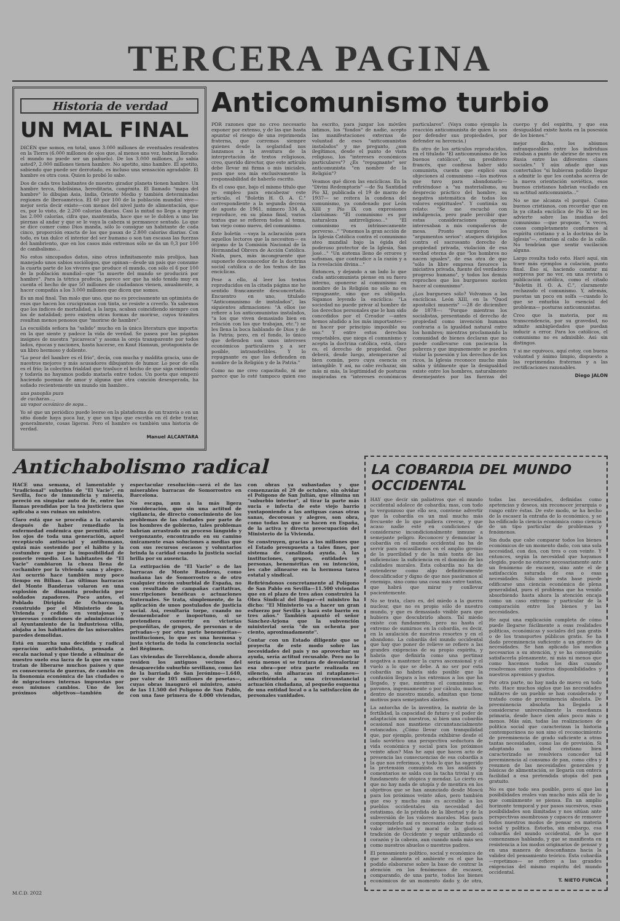TERCERA PAGINA
Historia de verdad
UN MAL FINAL
DICEN que somos, en total, unos 3.000 millones de eventuales residentes en la Tierra (6.000 millones de ojos que, al menos una vez, habrán llorado: el mundo no puede ser un pañuelo). De los 3.000 millones, ¿lo sabía usted?, 2.000 millones tienen hambre. No apetito, sino hambre. El apetito, sabiendo que puede ser derrotado, es incluso una sensación agradable. El hambre es otra cosa. Quien lo probó lo sabe.
Dos de cada tres habitantes de nuestro girador planeta tienen hambre. Un hambre terca, fidelísima, hereditaria, congénita. El llamado "mapa del hambre" lo dibujan Asia, India, Oriente Medio y también determinadas regiones de Iberoamérica. El 60 por 100 de la población mundial vive—mejor sería decir existe—con menos del nivel justo de alimentación, que es, por lo visto, de 2.200 calorías diarias. Casi la mitad no llega a ingerir las 2.000 calorías, cifra que, mantenida, hace que se le doblen a uno las piernas al andar y que se le vaya la cabeza si permanece sentado. Lo que se dice comer como Dios manda, sólo lo consigue un habitante de cada cinco, proporción exacta de los que pasan de 2.800 calorías diarias. Con todo, es tan dulce el interior del ser humano o son tan escasas las fuerzas del hambriento, que en los casos más extremos sólo se da un 0,3 por 100 de canibalismo...
No estos sincopados datos, sino otros infinitamente más prolijos, han manejado unos sabios sociólogos, que opinan—desde un país que consume la cuarta parte de los víveres que produce el mundo, con sólo el 6 por 100 de la población mundial—que "la muerte del mundo se producirá por hambre". Para la tétrica profecía, parece ser que ha sido tenido muy en cuenta el hecho de que 50 millones de ciudadanos vienen, anualmente, a hacer compañía a los 3.000 millones que dicen que somos.
Es un mal final. Tan malo que uno, que no es precisamente un optimista de esos que hacen los crucigramas con tinta, se resiste a creerlo. Ya sabemos que los índices de mortalidad, a la larga, acaban coincidiendo siempre con los de natalidad; pero existen otras formas de morirse, cuyos trámites resultan menos penosos que "morirse de hambre".
La escuálida señora ha "salido" mucho en la única literatura que importa: en la que siente y padece la vida de verdad. Se pasea por las páginas insignes de nuestra "picaresca" y asoma la oreja transparente por todos lados, épocas y naciones, hasta hacerse, en Knut Hamsun, protagonista de un libro hermoso y doliente.
"Lo peor del hambre es el frío", decía, con mucha y maldita gracia, uno de nuestros mejores y más acusadores dibujantes de humor. Lo peor de ella es el frío; la colectiva frialdad que trasluce el hecho de que siga existiendo y todavía no hayamos podido matarla entre todos. Un poeta que empezó haciendo poemas de amor y alguna que otra canción desesperada, ha soñado recientemente un mundo sin hambre..
una panoplia pura
de cucharas...,
un vapor oceánico de sopa...
Yo sé que un periódico puede leerse en la plataforma de un tranvía o en un sitio donde haya poca luz, y que un tipo que escriba en él debe tratar, generalmente, cosas ligeras. Pero el hambre es también una historia de verdad.
Manuel ALCANTARA
Anticomunismo turbio
POR razones que no creo necesario exponer por extenso, y de las que basta apuntar el riesgo de una reprimenda fraterna, que corremos siempre quienes desde la seglaridad nos lanzamos a la aventura de la interpretación de textos religiosos, creo, querido director, que este artículo debe llevar mi firma o mis iniciales, para que sea mía exclusivamente la responsabilidad de haberlo escrito.
Es el caso que, bajo el mismo título que yo empleo para encabezar este artículo, el "Boletín H. O. A. C." correspondiente a la segunda decena de agosto de 1961, número 334 A, reproduce, en su plana final, varios textos que se refieren todos al tema, tan viejo como nuevo, del comunismo.
Este boletín —vaya la aclaración para aquellos lectores que la necesiten— es órgano de la Comisión Nacional de la Hermandad Obrera de Acción Católica. Nada, pues, más incongruente que suponerle desconocedor de la doctrina social católica o de los textos de las encíclicas.
Pese a ello, al leer los textos reproducidos en la citada página me he sentido francamente desconcertado. Encuentro en uno, titulado "Anticomunismo de instalados", las siguientes afirmaciones: "A ellos (se refiere a los anticomunistas instalados, "a los que viven demasiado bien en relación con los que trabajan, etc.") se les llena la boca hablando de Dios y de la Patria; pero, en el fondo, lo único que defienden son unos intereses económicos particulares y, a ser posible, intransferibles. Y lo repugnante es que los defienden en nombre de la Religión y de la Patria."
Como no me creo capacitado, ni me parece que lo esté tampoco quien eso ha escrito, para juzgar los móviles íntimos, los "fondos" de nadie, acepto las manifestaciones externas de voluntad de esos "anticomunistas instalados" y me pregunto, ¿son ilegítimos, desde el punto de vista religioso, los "intereses económicos particulares"? ¿Es "repugnante" ser anticomunista "en nombre de la Religión"?
Veamos qué dicen las encíclicas. En la "Divini Redemptoris" —de Su Santidad Pío XI, publicada el 19 de marzo de 1937— se reitera la condena del comunismo, ya condenado por León XIII y Pío IX con expresiones clarísimas: "El comunismo es por naturaleza antirreligioso..." "El comunismo es intrínsecamente perverso..." "Ponemos la gran acción de la Iglesia Católica contra el comunismo ateo mundial bajo la égida del poderoso protector de la Iglesia, San José..." "Un sistema lleno de errores y sofismas, que contradice a la razón y a la revelación divina..."
Entonces, y dejando a un lado lo que cada anticomunista piense en su fuero interno, oponerse al comunismo en nombre de la Religión no sólo no es repugnante, sino que es obligado. Sigamos leyendo la encíclica: "La sociedad no puede privar al hombre de los derechos personales que le han sido concedidos por el Creador —antes hemos aludido a los más importantes— ni hacer por principio imposible su uso." Y entre estos derechos respetables, que niega el comunismo y acepta la doctrina católica, está, claro es, el derecho de propiedad. Que deberá, desde luego, atemperarse al bien común, pero cuya esencia es intangible. Y así, no cabe rechazar, sin más ni más, la legitimidad de posturas inspiradas en "intereses económicos particulares". (Vaya como ejemplo la reacción anticomunista de quien lo sea por defender sus propiedades, por defender su herencia.)
En otro de los artículos reproducidos, en el titulado "El anticomunismo de los buenos católicos", un presbítero francés, que confiesa haber sido comunista, cuenta que explicó sus objeciones al comunismo —los motivos que tuvo para abandonarlo— refiriéndose a "su materialismo, su desprecio práctico del hombre, su negativa sistemática de todos los valores espirituales". Y continúa su relato: "Se me escuchó con indulgencia, pero pude percibir que estas consideraciones apenas interesaban a mis compañeros de mesa. Pronto surgieron los "argumentos serios": ataques dirigidos contra el sacrosanto derecho de propiedad privada, violación de esa verdad eterna de que "los hombres no nacen iguales", de esa otra de que "sólo la libre empresa favorece la iniciativa privada, fuente del verdadero progreso humano", y todos los demás reproches que los burgueses suelen hacer al comunismo".
¿Los burgueses sólo? Volvamos a las encíclicas. León XIII, en la "Quod apostolici muneris" —28 de diciembre de 1878—: "Porque mientras los socialistas, presentando el derecho de propiedad como invención humana contraria a la igualdad natural entre los hombres; mientras proclamando la comunidad de bienes declaran que no puede conllevarse con paciencia la pobreza y que impunemente se pueden violar la posesión y los derechos de los ricos, la Iglesia reconoce mucho más sabia y útilmente que la desigualdad existe entre los hombres, naturalmente desemejantes por las fuerzas del cuerpo y del espíritu, y que esa desigualdad existe hasta en la posesión de los bienes."
mejor dicho, los abismos infranqueables entre los individuos estaban a punto de abrirse de nuevo en Rusia entre las diferentes clases sociales." Y aún añade que sus contertulios "si hubieran podido llegar a admitir lo que les contaba acerca de la nueva orientación soviética, esos buenos cristianos habrían vacilado en su actitud anticomunista..."
No se me alcanza el porqué. Como buenos cristianos, con recordar que en la ya citada encíclica de Pío XI se les advierte sobre las insidias del comunismo —que propone, "a veces, cosas completamente conformes al espíritu cristiano y a la doctrina de la Iglesia"—, estarían al cabo de la calle. No tendrían que sentir vacilación alguna.
Largo resulta todo esto. Haré aquí, sin traer más ejemplos a colación, punto final. Eso sí, haciendo constar mi sorpresa por no ver, en una revista o publicación católica, como el citado "Boletín H. O. A. C.", claramente rechazado el comunismo. Y, además, puestas un poco en solfa —cuando lo que se enturbia lo esencial del problema— posturas anticomunistas.
Creo que la materia, por su transcendencia, por su gravedad, no admite ambigüedades que puedan inducir a error. Para los católicos, el comunismo no es admisible. Así: sin distingos.
Y si me equivoco, aquí estoy, con buena voluntad y ánimo limpio, dispuesto a las reprimendas fraternas y a las rectificaciones razonables.
Diego JALON
Antichabolismo radical
HACE una semana, el lamentable y "tradicional" suburbio de "El Vacie", en Sevilla, foco de inmundicia y miseria, pereció en singular auto de fe, entre las llamas prendidas por la tea justiciera que aplicaba a sus ruinas un ministro.
Claro está que se procedía a la catarsis después de haber remediado la enfermedad endémica que permitió, ante los ojos de toda una generación, aquel receptáculo antisocial y antihumano, quizá más sostenido por el hábito y la costumbre que por la imposibilidad de ponerle remedio. Los habitantes de "El Vacie" cambiaron la choza llena de cochambre por la vivienda sana y alegre. Así ocurrió hace también muy poco tiempo en Bilbao. Las últimas barracas del Monte Banderas volaron en una explosión de dinamita producida por soldados zapadores. Poco antes, el Poblado Dirigido de Ocharcoaga, construido por el Ministerio de la Vivienda y cedido en ventajosas y generosas condiciones de administración al Ayuntamiento de la industriosa villa, alojaba a los habitantes de las miserables paredes demolidas.
Está en marcha una decidida y radical operación antichabolista, pensada a escala nacional y que tiende a eliminar de nuestro suelo esa lacra de la que en vano tratan de liberarse muchos países y que es consecuencia de guerras, de cambio en la fisonomía económica de las ciudades o de migraciones internas impuestas por esos mismos cambios. Uno de los próximos objetivos—también de espectacular resolución—será el de las miserables barracas de Somorrostro en Barcelona.
No escapa, aun a la más ligera consideración, que sin una actitud de vigilancia, de directo conocimiento de los problemas de las ciudades por parte de los hombres de gobierno, tales problemas habrían arrastrado un proceso lánguido y vergonzante, encontrando en su camino únicamente esas soluciones a medias que con sus recursos escasos y voluntarios brinda la caridad cuando la justicia social brilla por su ausencia.
La extirpación de "El Vacie" o de las barracas de Monte Banderas, como mañana las de Somorrostro o de otro cualquier rincón suburbial de España, no son resultado de campañas caritativas, suscripciones benéficas o actuaciones fraternales. Se trata, simplemente, de la aplicación de unos postulados de justicia social. Así, resultaría torpe, cuando no desmembrador e inoportuno, si se pretendiera convertir en victorias pequeñitas, de grupos, de personas o de privadas—y por otra parte beneméritas—instituciones, lo que es una hermosa y justa victoria de toda la conciencia social del Régimen.
Las viviendas de Torreblanca, donde ahora residen los antiguos vecinos del desaparecido suburbio sevillano, como las de la barriada de San Jerónimo—1.640, por valor de 105 millones de pesetas—, cuyas obras inauguró el ministro, amén de las 11.500 del Polígono de San Pablo, con una fase primera de 4.000 viviendas, con obras ya subastadas y que comenzarán el 29 de octubre, sin olvidar el Polígono de San Julián, que elimina un "suburbio interior", al tirar la parte más sucia e infecta de este viejo barrio yuxtaponiendo a las antiguas casas otras sanas, decorosas y alegres, son obra, como todas las que se hacen en España, de la activa y directa preocupación del Ministerio de la Vivienda.
Se construyen, gracias a los millones que el Estado presupuesta a tales fines, por sistema de canalizada ayuda. A las instituciones, grupos, entidades y personas, beneméritas en su intención, les cabe alinearse en la hermosa tarea estatal y sindical.
Refiriéndonos concretamente al Polígono de San Pablo en Sevilla—11.500 viviendas que en el plazo de tres años construirá la Obra Sindical del Hogar—el ministro ha dicho: "El Ministerio va a hacer un gran esfuerzo por Sevilla y hará este barrio en tres años." También apuntó el señor Sánchez-Arjona que la subvención ministerial sería "de un ochenta por ciento, aproximadamente".
Contar con un Estado diligente que se proyecta de este modo sobre las necesidades del país y no aprovechar su ayuda, sería actitud recusable. Pero no lo sería menos si se tratara de desvalorizar esa obra—por otra parte realizada en silencio, sin alharacas ni rataplanes—adscribiéndola a una circunstancial actuación ciudadana, al pequeño esquema de una entidad local o a la satisfacción de personales vanidades.
LA COBARDIA DEL MUNDO OCCIDENTAL
HAY que decir sin paliativos que el mundo occidental adolece de cobardía; mas, con todo lo vergonzoso que ello sea, conviene advertir que la cobardía es un mal mucho más frecuente de lo que pudiera creerse, y que acaso nadie esté en condiciones de considerarse incondicionalmente inmune a semejante peligro. Reconocer y denunciar la cobardía en el mundo occidental no ha de servir para encasillarnos en el amplio gremio de la puerilidad y de la más tonta de las suficiencias: la suficiencia en el dominio de las calidades morales. Esta cobardía no ha de entenderse como algo definitivamente descalificador y digno de que nos pasáramos al enemigo, sino como una cosa más entre tantas, que habrá que mirar y conllevar pacientemente.
No se trata, claro es, del miedo a la guerra nuclear, que no es propio sólo de nuestro mundo, y que es demasiado visible para que hubiera que descubrirlo ahora. Tal miedo existe con fundamento, pero no hasta el extremo de sumirnos en la cobardía, es decir, en la anulación de nuestros resortes y en el abandono. La cobardía del mundo occidental que hay que poner de relieve se refiere a las grandes exigencias de su propio espíritu, y habría que definirla como una pertinaz negativa a mantener la curva ascensional y el vuelo a lo que se debe. A no ser por esta cobardía no habría sido posible que la confusión llegara a los extremos a los que ha llegado, y que, mientras el comunismo se pavonea, ingenuamente o por cálculo, muchos, dentro de nuestro mundo, admitan que tiene motivos para semejantes alardes.
La antorcha de la inventiva, la matriz de la fertilidad, la capacidad de futuro y el poder de adaptación son nuestros, si bien una cobardía ocasional nos mantiene circunstancialmente estancados. ¿Cómo llevar con tranquilidad que, por ejemplo, pretenda exhibirse desde el lado soviético una perspectiva seductora de vida económica y social para los próximos veinte años? Mas he aquí que hacen acto de presencia las consecuencias de esa cobardía a la que nos referimos, y todo lo que ha sugerido la pretensión comunista en los análisis y comentarios se salda con la tacha trivial y sin fundamento de utópica y mendaz. Lo cierto es que no hay nada de utopía y de mentira en los objetivos que se han anunciado desde Moscú para los próximos veinte años, pero también que eso y mucho más es accesible a los pueblos occidentales sin necesidad del estatismo, de la pérdida de la libertad y de la subversión de los valores morales. Mas para comprenderlo así es necesario cobrar todo el valor intelectual y moral de la gloriosa tradición de Occidente y seguir utilizando el corazón y la cabeza, aun cuando nada más sea como nuestros abuelos o nuestros padres.
El pensamiento político, social y económico de que se alimenta el ambiente es el que ha podido elaborarse sobre la base de centrar la atención en los fenómenos de escasez, comparando, de una parte, todos los bienes económicos de un momento dado y, de otra, todas las necesidades, definidas como apetencias y deseos, sin reconocer jerarquía o rango entre éstas. De este modo, se ha hecho de la escasez la entraña de lo económico, y se ha edificado la ciencia económica como ciencia de un tipo particular de problemas y fenómenos.
Sin duda que cabe comparar todos los bienes económicos de un momento dado, con una sola necesidad, con dos, con tres o con veinte. Y entonces, según la necesidad que hayamos elegido, puede no estarse necesariamente ante un fenómeno de escasez, sino ante el de satisfacción saturada de esa o esas necesidades. Sólo sobre esta base puede edificarse una ciencia económica de plena generalidad, pues el problema que ha venido absorbiendo hasta ahora la atención encaja como un caso extremo y particular de la comparación entre los bienes y las necesidades.
He aquí una explicación completa de cómo puede llegarse fácilmente a esas realidades políticas, económicas y sociales del pan gratis o de los transportes públicos gratis. Se ha dado preeminencia suficiente a un género de necesidades. Se han aplicado los medios necesarios a su atención, y se ha conseguido satisfacerla plenamente, ni más ni menos que como hacemos todos los días cuando resolvemos entre nuestras disponibilidades y nuestros apremios y gustos.
Por otra parte, no hay nada de nuevo en todo esto. Hace muchos siglos que las necesidades militares de un pueblo se han considerado y tratado como de preeminencia absoluta. De preeminencia absoluta ha llegado a considerarse universalmente la enseñanza primaria, desde hace cien años poco más o menos. Más aún, todas las realizaciones de política social que caracterizan la historia contemporánea no son sino el reconocimiento de preeminencia de grado suficiente a otras tantas necesidades, como las de previsión. Si adoptando un ideal cristiano bien caracterizado se resolviera conceder tal preeminencia al consumo de pan, como cifra y resumen de las necesidades generales y básicas de alimentación, se llegaría con entera facilidad a esa pretendida utopía del pan gratuito.
No es que todo sea posible, pero sí que las posibilidades reales van mucho más allá de lo que comúnmente se piensa. En un amplio horizonte temporal y por pasos sucesivos, esas posibilidades son ilimitadas y nos sitúan ante perspectivas asombrosas y capaces de remover todos nuestros modos de pensar en materia social y política. Estorba, sin embargo, esa cobardía del mundo occidental, de la que comenzamos hablando, y que se manifiesta en resistencia a los modos originarios de pensar y en una manera de desconfianza hacia la validez del pensamiento teórico. Esta cobardía —repetimos— se refiere a las grandes exigencias del mismo espíritu del mundo occidental.
T. NIETO FUNCIA
M.C.D. 2022